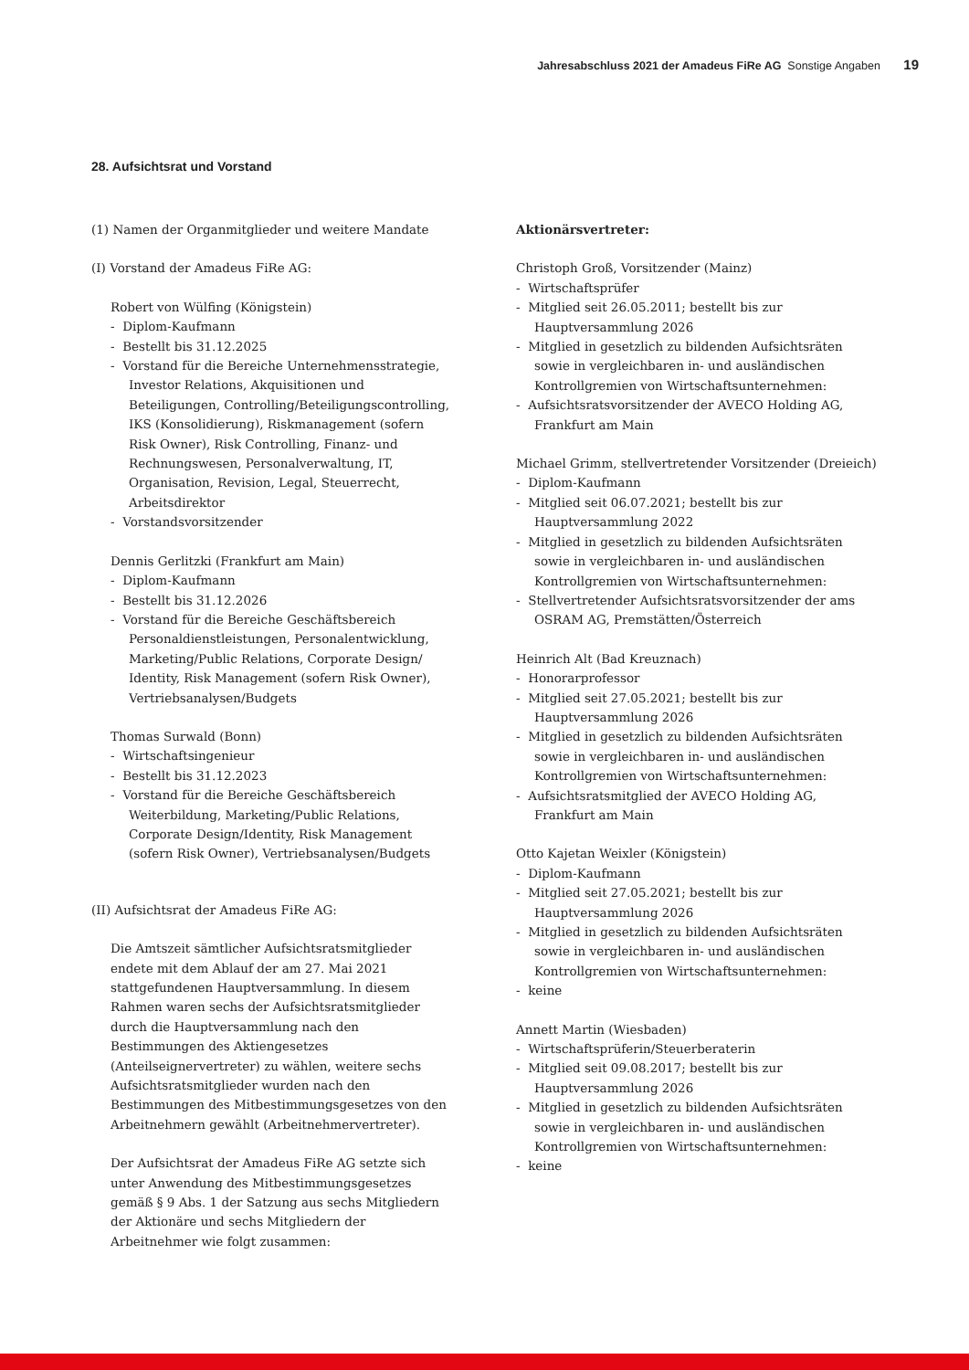Jahresabschluss 2021 der Amadeus FiRe AG Sonstige Angaben 19
28. Aufsichtsrat und Vorstand
(1) Namen der Organmitglieder und weitere Mandate
(I) Vorstand der Amadeus FiRe AG:
Robert von Wülfing (Königstein)
- Diplom-Kaufmann
- Bestellt bis 31.12.2025
- Vorstand für die Bereiche Unternehmensstrategie, Investor Relations, Akquisitionen und Beteiligungen, Controlling/Beteiligungscontrolling, IKS (Konsolidierung), Riskmanagement (sofern Risk Owner), Risk Controlling, Finanz- und Rechnungswesen, Personalverwaltung, IT, Organisation, Revision, Legal, Steuerrecht, Arbeitsdirektor
- Vorstandsvorsitzender
Dennis Gerlitzki (Frankfurt am Main)
- Diplom-Kaufmann
- Bestellt bis 31.12.2026
- Vorstand für die Bereiche Geschäftsbereich Personaldienstleistungen, Personalentwicklung, Marketing/Public Relations, Corporate Design/ Identity, Risk Management (sofern Risk Owner), Vertriebsanalysen/Budgets
Thomas Surwald (Bonn)
- Wirtschaftsingenieur
- Bestellt bis 31.12.2023
- Vorstand für die Bereiche Geschäftsbereich Weiterbildung, Marketing/Public Relations, Corporate Design/Identity, Risk Management (sofern Risk Owner), Vertriebsanalysen/Budgets
(II) Aufsichtsrat der Amadeus FiRe AG:
Die Amtszeit sämtlicher Aufsichtsratsmitglieder endete mit dem Ablauf der am 27. Mai 2021 stattgefundenen Hauptversammlung. In diesem Rahmen waren sechs der Aufsichtsratsmitglieder durch die Hauptversammlung nach den Bestimmungen des Aktiengesetzes (Anteilseignervertreter) zu wählen, weitere sechs Aufsichtsratsmitglieder wurden nach den Bestimmungen des Mitbestimmungsgesetzes von den Arbeitnehmern gewählt (Arbeitnehmervertreter).
Der Aufsichtsrat der Amadeus FiRe AG setzte sich unter Anwendung des Mitbestimmungsgesetzes gemäß § 9 Abs. 1 der Satzung aus sechs Mitgliedern der Aktionäre und sechs Mitgliedern der Arbeitnehmer wie folgt zusammen:
Aktionärsvertreter:
Christoph Groß, Vorsitzender (Mainz)
- Wirtschaftsprüfer
- Mitglied seit 26.05.2011; bestellt bis zur Hauptversammlung 2026
- Mitglied in gesetzlich zu bildenden Aufsichtsräten sowie in vergleichbaren in- und ausländischen Kontrollgremien von Wirtschaftsunternehmen:
- Aufsichtsratsvorsitzender der AVECO Holding AG, Frankfurt am Main
Michael Grimm, stellvertretender Vorsitzender (Dreieich)
- Diplom-Kaufmann
- Mitglied seit 06.07.2021; bestellt bis zur Hauptversammlung 2022
- Mitglied in gesetzlich zu bildenden Aufsichtsräten sowie in vergleichbaren in- und ausländischen Kontrollgremien von Wirtschaftsunternehmen:
- Stellvertretender Aufsichtsratsvorsitzender der ams OSRAM AG, Premstätten/Österreich
Heinrich Alt (Bad Kreuznach)
- Honorarprofessor
- Mitglied seit 27.05.2021; bestellt bis zur Hauptversammlung 2026
- Mitglied in gesetzlich zu bildenden Aufsichtsräten sowie in vergleichbaren in- und ausländischen Kontrollgremien von Wirtschaftsunternehmen:
- Aufsichtsratsmitglied der AVECO Holding AG, Frankfurt am Main
Otto Kajetan Weixler (Königstein)
- Diplom-Kaufmann
- Mitglied seit 27.05.2021; bestellt bis zur Hauptversammlung 2026
- Mitglied in gesetzlich zu bildenden Aufsichtsräten sowie in vergleichbaren in- und ausländischen Kontrollgremien von Wirtschaftsunternehmen:
- keine
Annett Martin (Wiesbaden)
- Wirtschaftsprüferin/Steuerberaterin
- Mitglied seit 09.08.2017; bestellt bis zur Hauptversammlung 2026
- Mitglied in gesetzlich zu bildenden Aufsichtsräten sowie in vergleichbaren in- und ausländischen Kontrollgremien von Wirtschaftsunternehmen:
- keine